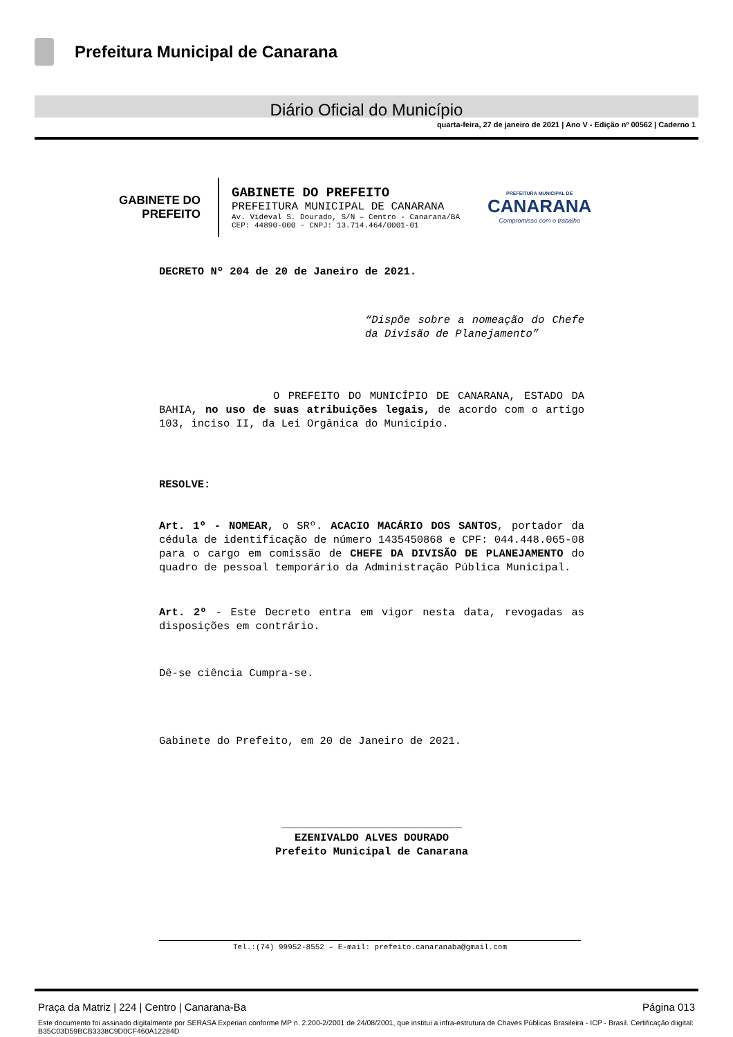Prefeitura Municipal de Canarana
Diário Oficial do Município
quarta-feira, 27 de janeiro de 2021 | Ano V - Edição nº 00562 | Caderno 1
GABINETE DO
PREFEITO
GABINETE DO PREFEITO
PREFEITURA MUNICIPAL DE CANARANA
Av. Videval S. Dourado, S/N – Centro - Canarana/BA
CEP: 44890-000 - CNPJ: 13.714.464/0001-01
PREFEITURA MUNICIPAL DE
CANARANA
Compromisso com o trabalho
DECRETO Nº 204 de 20 de Janeiro de 2021.
“Dispõe sobre a nomeação do Chefe da Divisão de Planejamento”
O PREFEITO DO MUNICÍPIO DE CANARANA, ESTADO DA BAHIA, no uso de suas atribuições legais, de acordo com o artigo 103, inciso II, da Lei Orgânica do Município.
RESOLVE:
Art. 1º - NOMEAR, o SRº. ACACIO MACÁRIO DOS SANTOS, portador da cédula de identificação de número 1435450868 e CPF: 044.448.065-08 para o cargo em comissão de CHEFE DA DIVISÃO DE PLANEJAMENTO do quadro de pessoal temporário da Administração Pública Municipal.
Art. 2º - Este Decreto entra em vigor nesta data, revogadas as disposições em contrário.
Dê-se ciência Cumpra-se.
Gabinete do Prefeito, em 20 de Janeiro de 2021.
____________________________
EZENIVALDO ALVES DOURADO
Prefeito Municipal de Canarana
Tel.:(74) 99952-8552 – E-mail: prefeito.canaranaba@gmail.com
Praça da Matriz | 224 | Centro | Canarana-Ba Página 013
Este documento foi assinado digitalmente por SERASA Experian conforme MP n. 2.200-2/2001 de 24/08/2001, que institui a infra-estrutura de Chaves Públicas Brasileira - ICP - Brasil. Certificação diigital: B35C03D59BCB3338C9D0CF460A12284D